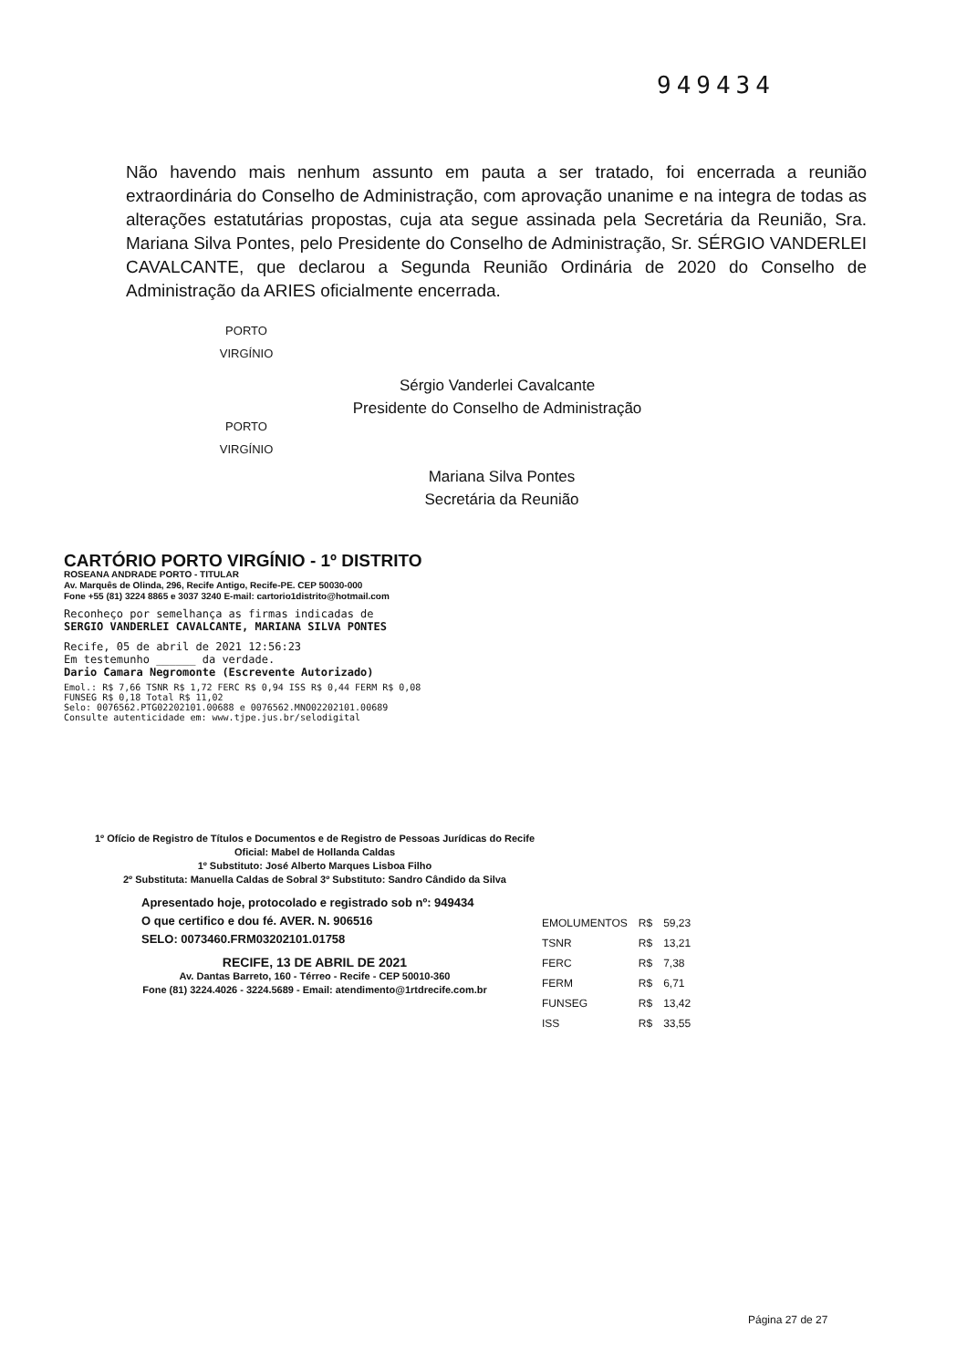949434
Não havendo mais nenhum assunto em pauta a ser tratado, foi encerrada a reunião extraordinária do Conselho de Administração, com aprovação unanime e na integra de todas as alterações estatutárias propostas, cuja ata segue assinada pela Secretária da Reunião, Sra. Mariana Silva Pontes, pelo Presidente do Conselho de Administração, Sr. SÉRGIO VANDERLEI CAVALCANTE, que declarou a Segunda Reunião Ordinária de 2020 do Conselho de Administração da ARIES oficialmente encerrada.
PORTO VIRGÍNIO
Sérgio Vanderlei Cavalcante
Presidente do Conselho de Administração
PORTO VIRGÍNIO
Mariana Silva Pontes
Secretária da Reunião
CARTÓRIO PORTO VIRGÍNIO - 1º DISTRITO
ROSEANA ANDRADE PORTO - TITULAR
Av. Marquês de Olinda, 296, Recife Antigo, Recife-PE. CEP 50030-000
Fone +55 (81) 3224 8865 e 3037 3240 E-mail: cartorio1distrito@hotmail.com
Reconheço por semelhança as firmas indicadas de
SERGIO VANDERLEI CAVALCANTE, MARIANA SILVA PONTES
Recife, 05 de abril de 2021 12:56:23
Em testemunho ______ da verdade.
Dario Camara Negromonte (Escrevente Autorizado)
Emol.: R$ 7,66 TSNR R$ 1,72 FERC R$ 0,94 ISS R$ 0,44 FERM R$ 0,08 FUNSEG R$ 0,18 Total R$ 11,02
Selo: 0076562.PTG02202101.00688 e 0076562.MNO02202101.00689 Consulte autenticidade em: www.tjpe.jus.br/selodigital
1º Ofício de Registro de Títulos e Documentos e de Registro de Pessoas Jurídicas do Recife
Oficial: Mabel de Hollanda Caldas
1º Substituto: José Alberto Marques Lisboa Filho
2º Substituta: Manuella Caldas de Sobral 3º Substituto: Sandro Cândido da Silva
Apresentado hoje, protocolado e registrado sob nº: 949434
O que certifico e dou fé. AVER. N. 906516
SELO: 0073460.FRM03202101.01758
RECIFE, 13 DE ABRIL DE 2021
Av. Dantas Barreto, 160 - Térreo - Recife - CEP 50010-360
Fone (81) 3224.4026 - 3224.5689 - Email: atendimento@1rtdrecife.com.br
| EMOLUMENTOS | R$ | 59,23 |
| TSNR | R$ | 13,21 |
| FERC | R$ | 7,38 |
| FERM | R$ | 6,71 |
| FUNSEG | R$ | 13,42 |
| ISS | R$ | 33,55 |
Página 27 de 27